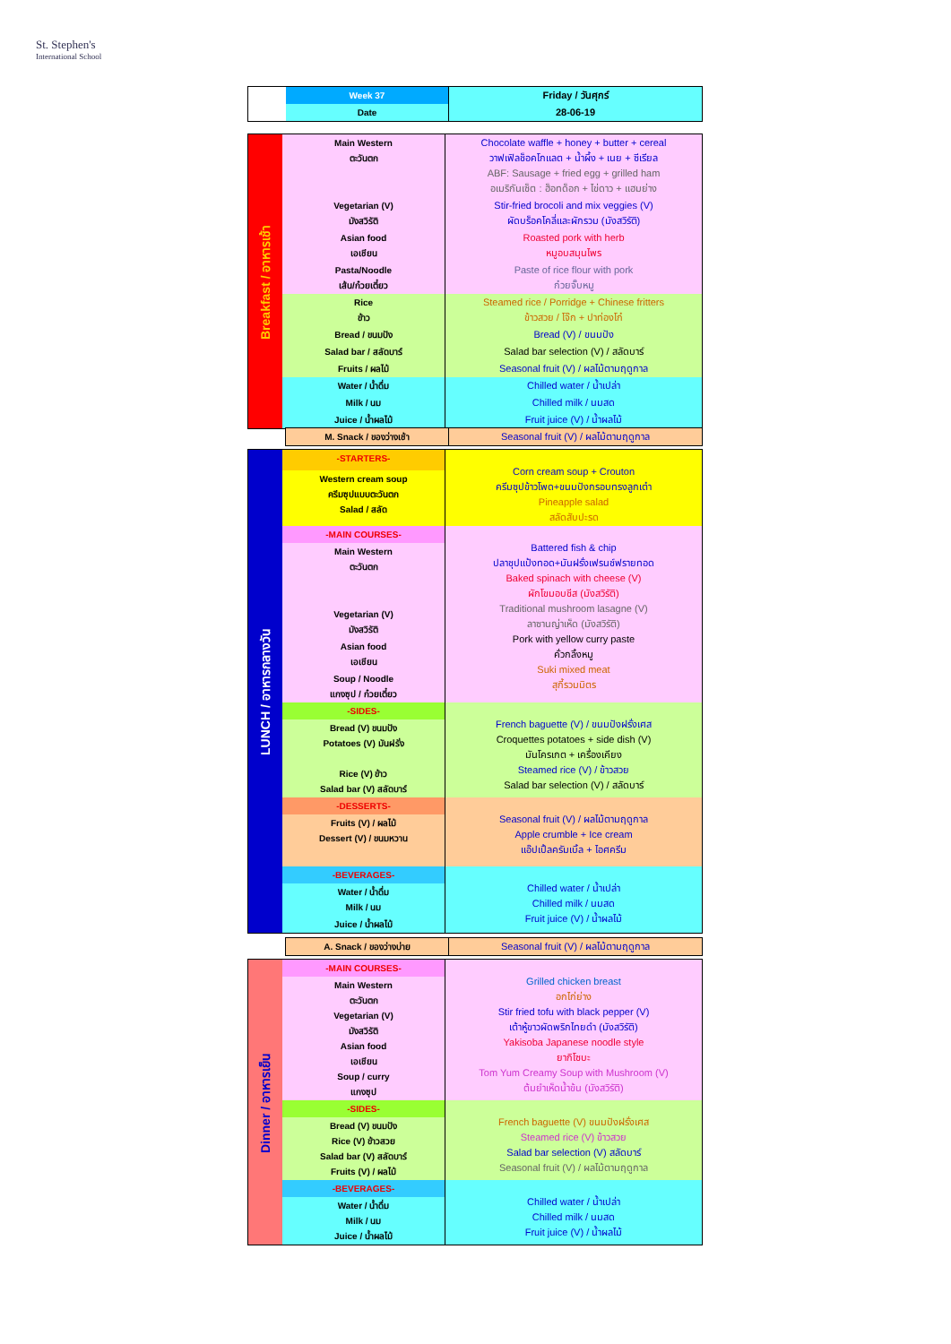St. Stephen's
International School
| | Week 37 | Friday / วันศุกร์ |
| | Date | 28-06-19 |
| Breakfast / อาหารเช้า | Main Western ตะวันตก | Chocolate waffle + honey + butter + cereal วาฟเฟิลช็อคโกแลต + น้ำผึ้ง + เนย + ซีเรียล ABF: Sausage + fried egg + grilled ham อเมริกันเซ็ต : ฮ็อทด็อก + ไข่ดาว + แฮมย่าง |
| | Vegetarian (V) มังสวิรัติ | Stir-fried brocoli and mix veggies (V) ผัดบร็อคโคลี่และผักรวม (มังสวิรัติ) |
| | Asian food เอเชียน | Roasted pork with herb หมูอบสมุนไพร |
| | Pasta/Noodle เส้น/ก๋วยเตี๋ยว | Paste of rice flour with pork ก๋วยจั๊บหมู |
| | Rice ข้าว | Steamed rice / Porridge + Chinese fritters ข้าวสวย / โจ๊ก + ปาท่องโก๋ |
| | Bread / ขนมปัง | Bread (V) / ขนมปัง |
| | Salad bar / สลัดบาร์ | Salad bar selection (V) / สลัดบาร์ |
| | Fruits / ผลไม้ | Seasonal fruit (V) / ผลไม้ตามฤดูกาล |
| | Water / น้ำดื่ม | Chilled water / น้ำเปล่า |
| | Milk / นม | Chilled milk / นมสด |
| | Juice / น้ำผลไม้ | Fruit juice (V) / น้ำผลไม้ |
| | M. Snack / ของว่างเช้า | Seasonal fruit (V) / ผลไม้ตามฤดูกาล |
| LUNCH / อาหารกลางวัน | -STARTERS- | Corn cream soup + Crouton ครีมซุปข้าวโพด+ขนมปังกรอบทรงลูกเต๋า Pineapple salad สลัดสับปะรด |
| | Western cream soup ครีมซุปแบบตะวันตก Salad / สลัด | |
| | -MAIN COURSES- | Battered fish & chip ปลาชุปแป้งทอด+มันฝรั่งเฟรนช์ฟรายทอด Baked spinach with cheese (V) ผักโขมอบชีส (มังสวิรัติ) Traditional mushroom lasagne (V) ลาซานญ่าเห็ด (มังสวิรัติ) Pork with yellow curry paste คั่วกลิ้งหมู Suki mixed meat สุกี้รวมมิตร |
| | Main Western ตะวันตก | |
| | Vegetarian (V) มังสวิรัติ | |
| | Asian food เอเชียน | |
| | Soup / Noodle แกงซุป / ก๋วยเตี๋ยว | |
| | -SIDES- | French baguette (V) / ขนมปังฝรั่งเศส Croquettes potatoes + side dish (V) มันโครเกต + เครื่องเคียง Steamed rice (V) / ข้าวสวย Salad bar selection (V) / สลัดบาร์ |
| | Bread (V) ขนมปัง Potatoes (V) มันฝรั่ง Rice (V) ข้าว Salad bar (V) สลัดบาร์ | |
| | -DESSERTS- | Seasonal fruit (V) / ผลไม้ตามฤดูกาล Apple crumble + Ice cream แอ๊ปเปิ้ลครัมเบิ้ล + ไอศครีม |
| | Fruits (V) / ผลไม้ Dessert (V) / ขนมหวาน | |
| | -BEVERAGES- | Chilled water / น้ำเปล่า Chilled milk / นมสด Fruit juice (V) / น้ำผลไม้ |
| | Water / น้ำดื่ม Milk / นม | |
| | Juice / น้ำผลไม้ | |
| | A. Snack / ของว่างบ่าย | Seasonal fruit (V) / ผลไม้ตามฤดูกาล |
| Dinner / อาหารเย็น | -MAIN COURSES- | Grilled chicken breast อกไก่ย่าง Stir fried tofu with black pepper (V) เต้าหู้ขาวผัดพริกไทยดำ (มังสวิรัติ) Yakisoba Japanese noodle style ยากิโซบะ Tom Yum Creamy Soup with Mushroom (V) ต้มยำเห็ดน้ำข้น (มังสวิรัติ) |
| | Main Western ตะวันตก Vegetarian (V) มังสวิรัติ Asian food เอเชียน Soup / curry แกงซุป | |
| | -SIDES- | French baguette (V) ขนมปังฝรั่งเศส Steamed rice (V) ข้าวสวย Salad bar selection (V) สลัดบาร์ Seasonal fruit (V) / ผลไม้ตามฤดูกาล |
| | Bread (V) ขนมปัง Rice (V) ข้าวสวย Salad bar (V) สลัดบาร์ Fruits (V) / ผลไม้ | |
| | -BEVERAGES- | Chilled water / น้ำเปล่า Chilled milk / นมสด Fruit juice (V) / น้ำผลไม้ |
| | Water / น้ำดื่ม Milk / นม Juice / น้ำผลไม้ | |